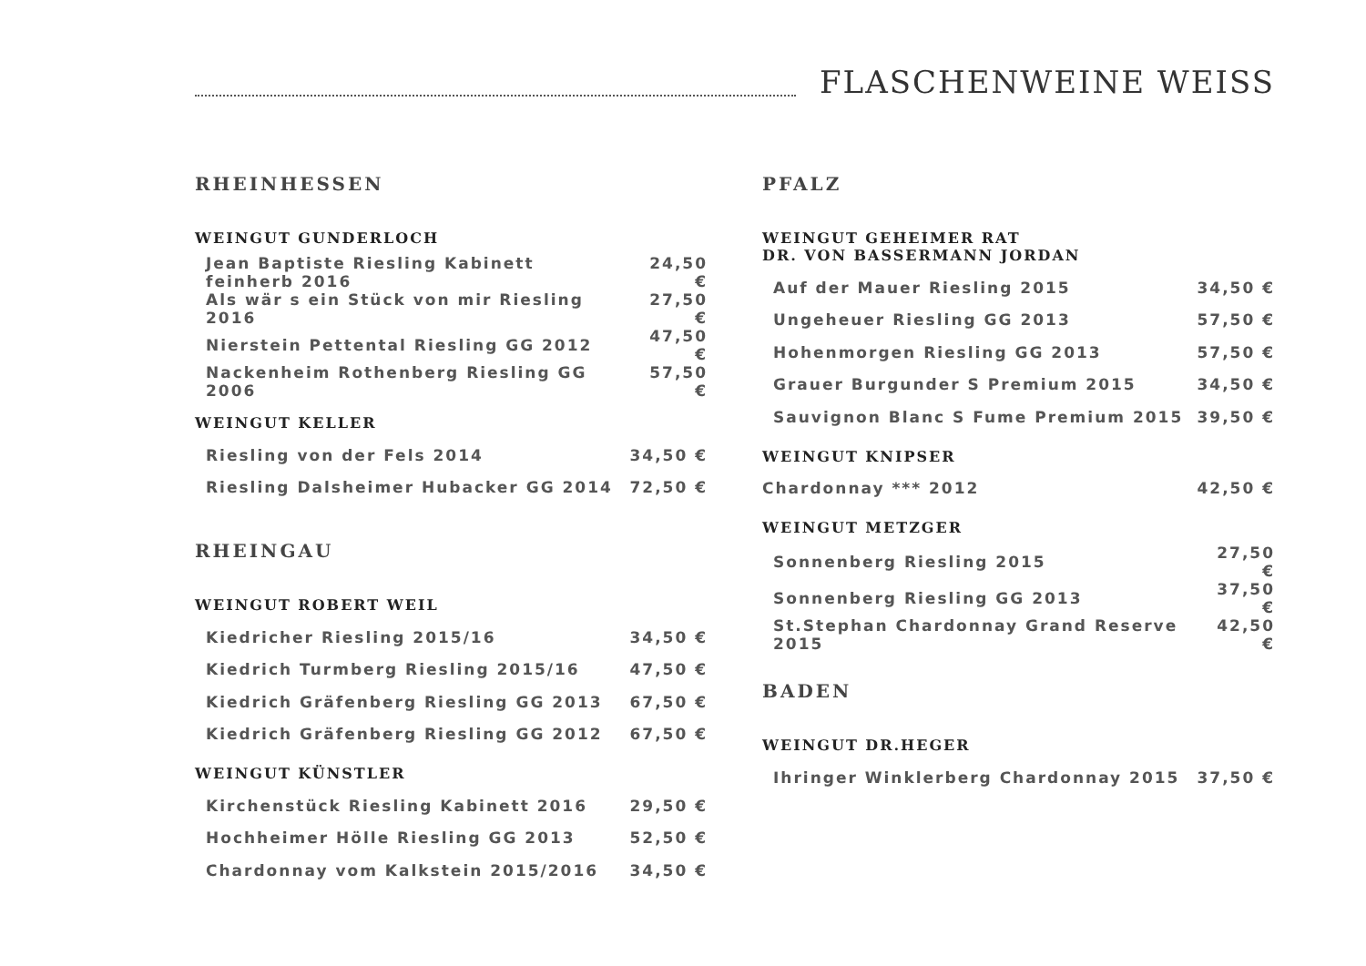FLASCHENWEINE WEISS
RHEINHESSEN
WEINGUT GUNDERLOCH
| Jean Baptiste Riesling Kabinett feinherb 2016 | 24,50 € |
| Als wär s ein Stück von mir Riesling 2016 | 27,50 € |
| Nierstein Pettental Riesling GG 2012 | 47,50 € |
| Nackenheim Rothenberg Riesling GG 2006 | 57,50 € |
WEINGUT KELLER
| Riesling von der Fels 2014 | 34,50 € |
| Riesling Dalsheimer Hubacker GG 2014 | 72,50 € |
RHEINGAU
WEINGUT ROBERT WEIL
| Kiedricher Riesling 2015/16 | 34,50 € |
| Kiedrich Turmberg Riesling 2015/16 | 47,50 € |
| Kiedrich Gräfenberg Riesling GG 2013 | 67,50 € |
| Kiedrich Gräfenberg Riesling GG 2012 | 67,50 € |
WEINGUT KÜNSTLER
| Kirchenstück Riesling Kabinett 2016 | 29,50 € |
| Hochheimer Hölle Riesling GG 2013 | 52,50 € |
| Chardonnay vom Kalkstein 2015/2016 | 34,50 € |
PFALZ
WEINGUT GEHEIMER RAT
DR. VON BASSERMANN JORDAN
| Auf der Mauer Riesling 2015 | 34,50 € |
| Ungeheuer Riesling GG 2013 | 57,50 € |
| Hohenmorgen Riesling GG 2013 | 57,50 € |
| Grauer Burgunder S Premium 2015 | 34,50 € |
| Sauvignon Blanc S Fume Premium 2015 | 39,50 € |
WEINGUT KNIPSER
| Chardonnay *** 2012 | 42,50 € |
WEINGUT METZGER
| Sonnenberg Riesling 2015 | 27,50 € |
| Sonnenberg Riesling GG 2013 | 37,50 € |
| St.Stephan Chardonnay Grand Reserve 2015 | 42,50 € |
BADEN
WEINGUT DR.HEGER
| Ihringer Winklerberg Chardonnay 2015 | 37,50 € |